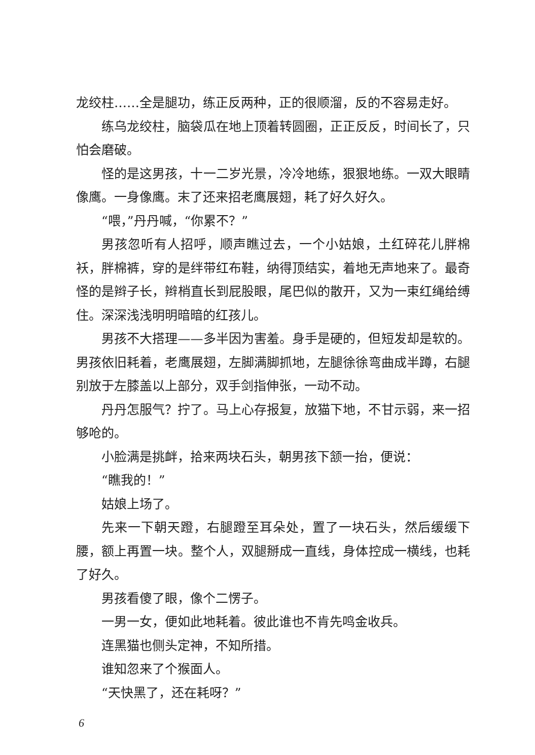龙绞柱……全是腿功，练正反两种，正的很顺溜，反的不容易走好。
练乌龙绞柱，脑袋瓜在地上顶着转圆圈，正正反反，时间长了，只怕会磨破。
怪的是这男孩，十一二岁光景，冷冷地练，狠狠地练。一双大眼睛像鹰。一身像鹰。末了还来招老鹰展翅，耗了好久好久。
“喂，”丹丹喊，“你累不？”
男孩忽听有人招呼，顺声瞧过去，一个小姑娘，土红碎花儿胖棉袄，胖棉裤，穿的是绊带红布鞋，纳得顶结实，着地无声地来了。最奇怪的是辫子长，辫梢直长到屁股眼，尾巴似的散开，又为一束红绳给缚住。深深浅浅明明暗暗的红孩儿。
男孩不大搭理——多半因为害羞。身手是硬的，但短发却是软的。男孩依旧耗着，老鹰展翅，左脚满脚抓地，左腿徐徐弯曲成半蹲，右腿别放于左膝盖以上部分，双手剑指伸张，一动不动。
丹丹怎服气？拧了。马上心存报复，放猫下地，不甘示弱，来一招够呛的。
小脸满是挑衅，拾来两块石头，朝男孩下颔一抬，便说：
“瞧我的！”
姑娘上场了。
先来一下朝天蹬，右腿蹬至耳朵处，置了一块石头，然后缓缓下腰，额上再置一块。整个人，双腿掰成一直线，身体控成一横线，也耗了好久。
男孩看傻了眼，像个二愣子。
一男一女，便如此地耗着。彼此谁也不肯先鸣金收兵。
连黑猫也侧头定神，不知所措。
谁知忽来了个猴面人。
“天快黑了，还在耗呀？”
6